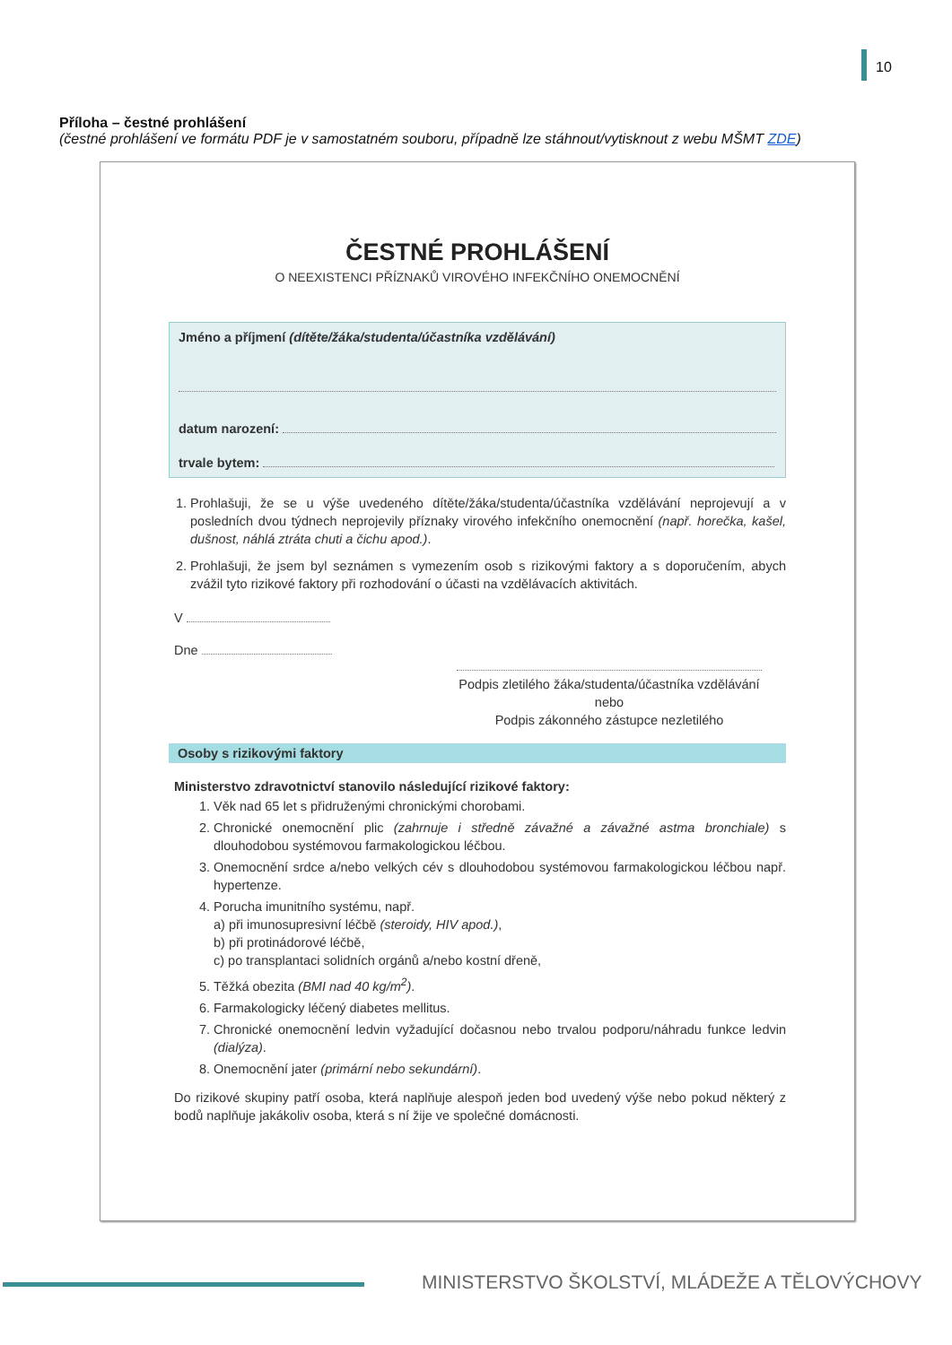10
Příloha – čestné prohlášení
(čestné prohlášení ve formátu PDF je v samostatném souboru, případně lze stáhnout/vytisknout z webu MŠMT ZDE)
ČESTNÉ PROHLÁŠENÍ
O NEEXISTENCI PŘÍZNAKŮ VIROVÉHO INFEKČNÍHO ONEMOCNĚNÍ
Jméno a příjmení (dítěte/žáka/studenta/účastníka vzdělávání)
datum narození:
trvale bytem:
1. Prohlašuji, že se u výše uvedeného dítěte/žáka/studenta/účastníka vzdělávání neprojevují a v posledních dvou týdnech neprojevily příznaky virového infekčního onemocnění (např. horečka, kašel, dušnost, náhlá ztráta chuti a čichu apod.).
2. Prohlašuji, že jsem byl seznámen s vymezením osob s rizikovými faktory a s doporučením, abych zvážil tyto rizikové faktory při rozhodování o účasti na vzdělávacích aktivitách.
V
Dne
Podpis zletilého žáka/studenta/účastníka vzdělávání
nebo
Podpis zákonného zástupce nezletilého
Osoby s rizikovými faktory
Ministerstvo zdravotnictví stanovilo následující rizikové faktory:
1. Věk nad 65 let s přidruženými chronickými chorobami.
2. Chronické onemocnění plic (zahrnuje i středně závažné a závažné astma bronchiale) s dlouhodobou systémovou farmakologickou léčbou.
3. Onemocnění srdce a/nebo velkých cév s dlouhodobou systémovou farmakologickou léčbou např. hypertenze.
4. Porucha imunitního systému, např.
a) při imunosupresivní léčbě (steroidy, HIV apod.),
b) při protinádorové léčbě,
c) po transplantaci solidních orgánů a/nebo kostní dřeně,
5. Těžká obezita (BMI nad 40 kg/m<sup>2</sup>).
6. Farmakologicky léčený diabetes mellitus.
7. Chronické onemocnění ledvin vyžadující dočasnou nebo trvalou podporu/náhradu funkce ledvin (dialýza).
8. Onemocnění jater (primární nebo sekundární).
Do rizikové skupiny patří osoba, která naplňuje alespoň jeden bod uvedený výše nebo pokud některý z bodů naplňuje jakákoliv osoba, která s ní žije ve společné domácnosti.
MINISTERSTVO ŠKOLSTVÍ, MLÁDEŽE A TĚLOVÝCHOVY